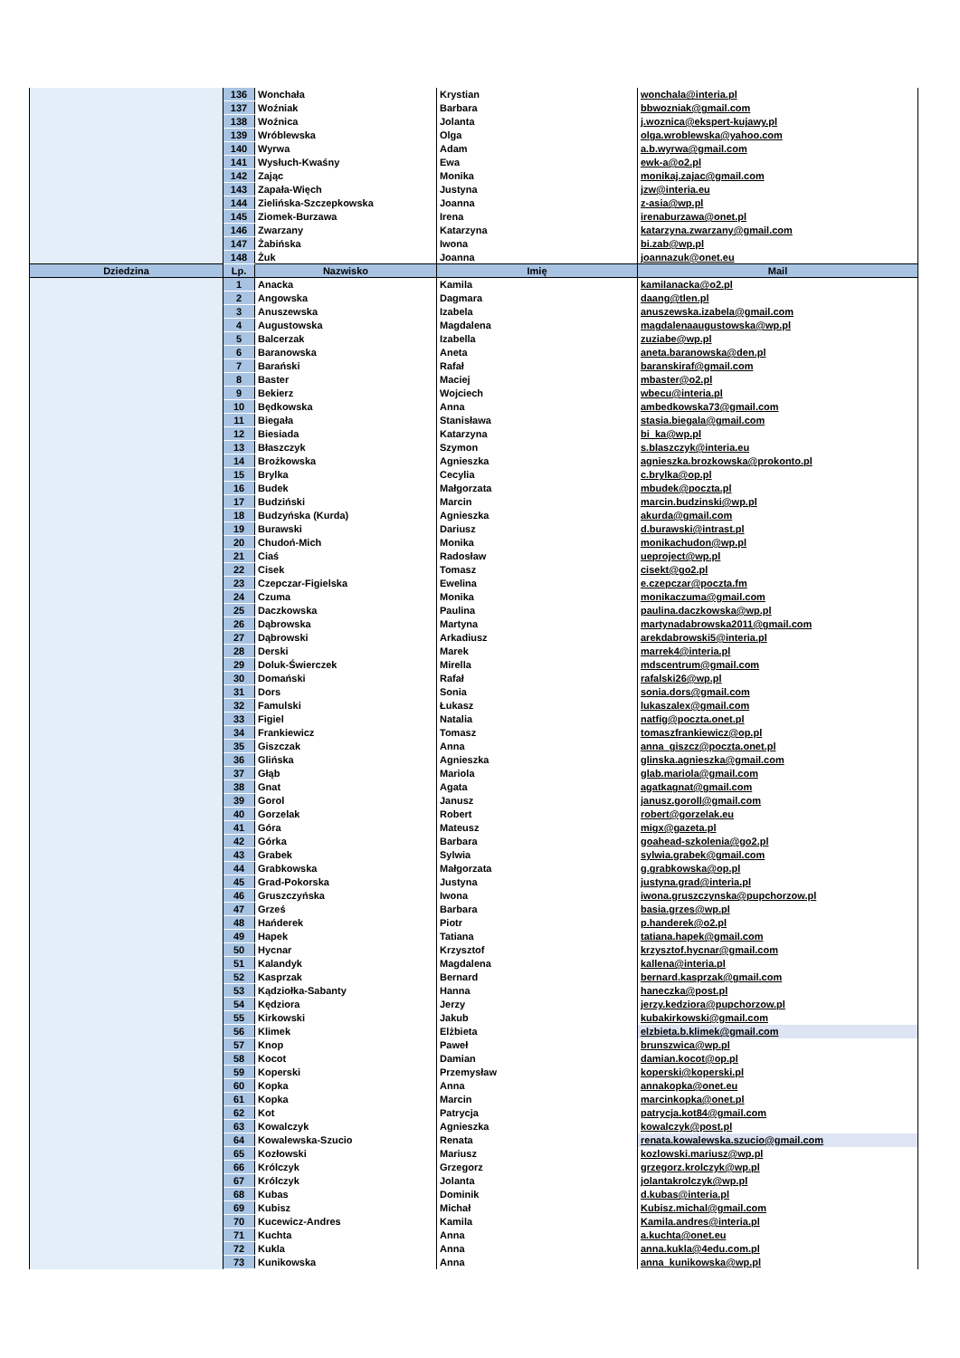| | 136 | Wonchała | Krystian | wonchala@interia.pl |
| | 137 | Woźniak | Barbara | bbwozniak@gmail.com |
| | 138 | Woźnica | Jolanta | j.woznica@ekspert-kujawy.pl |
| | 139 | Wróblewska | Olga | olga.wroblewska@yahoo.com |
| | 140 | Wyrwa | Adam | a.b.wyrwa@gmail.com |
| | 141 | Wysłuch-Kwaśny | Ewa | ewk-a@o2.pl |
| | 142 | Zając | Monika | monikaj.zajac@gmail.com |
| | 143 | Zapała-Więch | Justyna | jzw@interia.eu |
| | 144 | Zielińska-Szczepkowska | Joanna | z-asia@wp.pl |
| | 145 | Ziomek-Burzawa | Irena | irenaburzawa@onet.pl |
| | 146 | Zwarzany | Katarzyna | katarzyna.zwarzany@gmail.com |
| | 147 | Żabińska | Iwona | bi.zab@wp.pl |
| | 148 | Żuk | Joanna | joannazuk@onet.eu |
| Dziedzina | Lp. | Nazwisko | Imię | Mail |
| | 1 | Anacka | Kamila | kamilanacka@o2.pl |
| | 2 | Angowska | Dagmara | daang@tlen.pl |
| | 3 | Anuszewska | Izabela | anuszewska.izabela@gmail.com |
| | 4 | Augustowska | Magdalena | magdalenaaugustowska@wp.pl |
| | 5 | Balcerzak | Izabella | zuziabe@wp.pl |
| | 6 | Baranowska | Aneta | aneta.baranowska@den.pl |
| | 7 | Barański | Rafał | baranskiraf@gmail.com |
| | 8 | Baster | Maciej | mbaster@o2.pl |
| | 9 | Bekierz | Wojciech | wbecu@interia.pl |
| | 10 | Będkowska | Anna | ambedkowska73@gmail.com |
| | 11 | Biegała | Stanisława | stasia.biegala@gmail.com |
| | 12 | Biesiada | Katarzyna | bi_ka@wp.pl |
| | 13 | Błaszczyk | Szymon | s.blaszczyk@interia.eu |
| | 14 | Brożkowska | Agnieszka | agnieszka.brozkowska@prokonto.pl |
| | 15 | Brylka | Cecylia | c.brylka@op.pl |
| | 16 | Budek | Małgorzata | mbudek@poczta.pl |
| | 17 | Budziński | Marcin | marcin.budzinski@wp.pl |
| | 18 | Budzyńska (Kurda) | Agnieszka | akurda@gmail.com |
| | 19 | Burawski | Dariusz | d.burawski@intrast.pl |
| | 20 | Chudoń-Mich | Monika | monikachudon@wp.pl |
| | 21 | Ciaś | Radosław | ueproject@wp.pl |
| | 22 | Cisek | Tomasz | cisekt@go2.pl |
| | 23 | Czepczar-Figielska | Ewelina | e.czepczar@poczta.fm |
| | 24 | Czuma | Monika | monikaczuma@gmail.com |
| | 25 | Daczkowska | Paulina | paulina.daczkowska@wp.pl |
| | 26 | Dąbrowska | Martyna | martynadabrowska2011@gmail.com |
| | 27 | Dąbrowski | Arkadiusz | arekdabrowski5@interia.pl |
| | 28 | Derski | Marek | marrek4@interia.pl |
| | 29 | Doluk-Świerczek | Mirella | mdscentrum@gmail.com |
| | 30 | Domański | Rafał | rafalski26@wp.pl |
| | 31 | Dors | Sonia | sonia.dors@gmail.com |
| | 32 | Famulski | Łukasz | lukaszalex@gmail.com |
| | 33 | Figiel | Natalia | natfig@poczta.onet.pl |
| | 34 | Frankiewicz | Tomasz | tomaszfrankiewicz@op.pl |
| | 35 | Giszczak | Anna | anna_giszcz@poczta.onet.pl |
| | 36 | Glińska | Agnieszka | glinska.agnieszka@gmail.com |
| | 37 | Głąb | Mariola | glab.mariola@gmail.com |
| | 38 | Gnat | Agata | agatkagnat@gmail.com |
| | 39 | Gorol | Janusz | janusz.goroll@gmail.com |
| | 40 | Gorzelak | Robert | robert@gorzelak.eu |
| | 41 | Góra | Mateusz | migx@gazeta.pl |
| | 42 | Górka | Barbara | goahead-szkolenia@go2.pl |
| | 43 | Grabek | Sylwia | sylwia.grabek@gmail.com |
| | 44 | Grabkowska | Małgorzata | g.grabkowska@op.pl |
| | 45 | Grad-Pokorska | Justyna | justyna.grad@interia.pl |
| | 46 | Gruszczyńska | Iwona | iwona.gruszczynska@pupchorzow.pl |
| | 47 | Grześ | Barbara | basia.grzes@wp.pl |
| | 48 | Hańderek | Piotr | p.handerek@o2.pl |
| | 49 | Hapek | Tatiana | tatiana.hapek@gmail.com |
| | 50 | Hycnar | Krzysztof | krzysztof.hycnar@gmail.com |
| | 51 | Kalandyk | Magdalena | kallena@interia.pl |
| | 52 | Kasprzak | Bernard | bernard.kasprzak@gmail.com |
| | 53 | Kądziołka-Sabanty | Hanna | haneczka@post.pl |
| | 54 | Kędziora | Jerzy | jerzy.kedziora@pupchorzow.pl |
| | 55 | Kirkowski | Jakub | kubakirkowski@gmail.com |
| | 56 | Klimek | Elżbieta | elzbieta.b.klimek@gmail.com |
| | 57 | Knop | Paweł | brunszwica@wp.pl |
| | 58 | Kocot | Damian | damian.kocot@op.pl |
| | 59 | Koperski | Przemysław | koperski@koperski.pl |
| | 60 | Kopka | Anna | annakopka@onet.eu |
| | 61 | Kopka | Marcin | marcinkopka@onet.pl |
| | 62 | Kot | Patrycja | patrycja.kot84@gmail.com |
| | 63 | Kowalczyk | Agnieszka | kowalczyk@post.pl |
| | 64 | Kowalewska-Szucio | Renata | renata.kowalewska.szucio@gmail.com |
| | 65 | Kozłowski | Mariusz | kozlowski.mariusz@wp.pl |
| | 66 | Królczyk | Grzegorz | grzegorz.krolczyk@wp.pl |
| | 67 | Królczyk | Jolanta | jolantakrolczyk@wp.pl |
| | 68 | Kubas | Dominik | d.kubas@interia.pl |
| | 69 | Kubisz | Michał | Kubisz.michal@gmail.com |
| | 70 | Kucewicz-Andres | Kamila | Kamila.andres@interia.pl |
| | 71 | Kuchta | Anna | a.kuchta@onet.eu |
| | 72 | Kukla | Anna | anna.kukla@4edu.com.pl |
| | 73 | Kunikowska | Anna | anna_kunikowska@wp.pl |